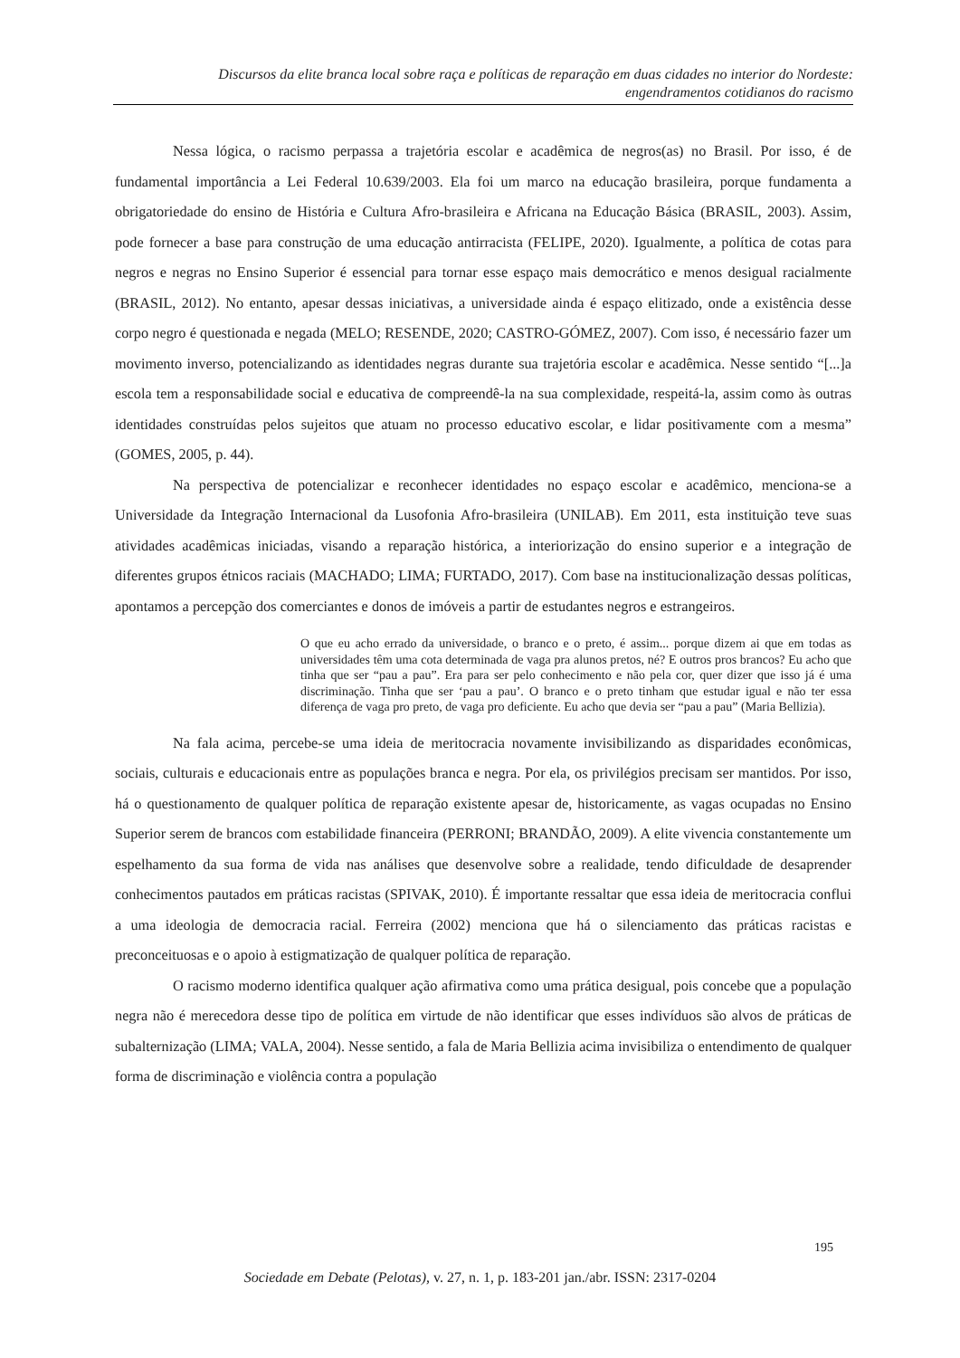Discursos da elite branca local sobre raça e políticas de reparação em duas cidades no interior do Nordeste:
engendramentos cotidianos do racismo
Nessa lógica, o racismo perpassa a trajetória escolar e acadêmica de negros(as) no Brasil. Por isso, é de fundamental importância a Lei Federal 10.639/2003. Ela foi um marco na educação brasileira, porque fundamenta a obrigatoriedade do ensino de História e Cultura Afro-brasileira e Africana na Educação Básica (BRASIL, 2003). Assim, pode fornecer a base para construção de uma educação antirracista (FELIPE, 2020). Igualmente, a política de cotas para negros e negras no Ensino Superior é essencial para tornar esse espaço mais democrático e menos desigual racialmente (BRASIL, 2012). No entanto, apesar dessas iniciativas, a universidade ainda é espaço elitizado, onde a existência desse corpo negro é questionada e negada (MELO; RESENDE, 2020; CASTRO-GÓMEZ, 2007). Com isso, é necessário fazer um movimento inverso, potencializando as identidades negras durante sua trajetória escolar e acadêmica. Nesse sentido “[...]a escola tem a responsabilidade social e educativa de compreendê-la na sua complexidade, respeitá-la, assim como às outras identidades construídas pelos sujeitos que atuam no processo educativo escolar, e lidar positivamente com a mesma” (GOMES, 2005, p. 44).
Na perspectiva de potencializar e reconhecer identidades no espaço escolar e acadêmico, menciona-se a Universidade da Integração Internacional da Lusofonia Afro-brasileira (UNILAB). Em 2011, esta instituição teve suas atividades acadêmicas iniciadas, visando a reparação histórica, a interiorização do ensino superior e a integração de diferentes grupos étnicos raciais (MACHADO; LIMA; FURTADO, 2017). Com base na institucionalização dessas políticas, apontamos a percepção dos comerciantes e donos de imóveis a partir de estudantes negros e estrangeiros.
O que eu acho errado da universidade, o branco e o preto, é assim... porque dizem ai que em todas as universidades têm uma cota determinada de vaga pra alunos pretos, né? E outros pros brancos? Eu acho que tinha que ser “pau a pau”. Era para ser pelo conhecimento e não pela cor, quer dizer que isso já é uma discriminação. Tinha que ser ‘pau a pau’. O branco e o preto tinham que estudar igual e não ter essa diferença de vaga pro preto, de vaga pro deficiente. Eu acho que devia ser “pau a pau” (Maria Bellizia).
Na fala acima, percebe-se uma ideia de meritocracia novamente invisibilizando as disparidades econômicas, sociais, culturais e educacionais entre as populações branca e negra. Por ela, os privilégios precisam ser mantidos. Por isso, há o questionamento de qualquer política de reparação existente apesar de, historicamente, as vagas ocupadas no Ensino Superior serem de brancos com estabilidade financeira (PERRONI; BRANDÃO, 2009). A elite vivencia constantemente um espelhamento da sua forma de vida nas análises que desenvolve sobre a realidade, tendo dificuldade de desaprender conhecimentos pautados em práticas racistas (SPIVAK, 2010). É importante ressaltar que essa ideia de meritocracia conflui a uma ideologia de democracia racial. Ferreira (2002) menciona que há o silenciamento das práticas racistas e preconceituosas e o apoio à estigmatização de qualquer política de reparação.
O racismo moderno identifica qualquer ação afirmativa como uma prática desigual, pois concebe que a população negra não é merecedora desse tipo de política em virtude de não identificar que esses indivíduos são alvos de práticas de subalternização (LIMA; VALA, 2004). Nesse sentido, a fala de Maria Bellizia acima invisibiliza o entendimento de qualquer forma de discriminação e violência contra a população
195
Sociedade em Debate (Pelotas), v. 27, n. 1, p. 183-201 jan./abr. ISSN: 2317-0204